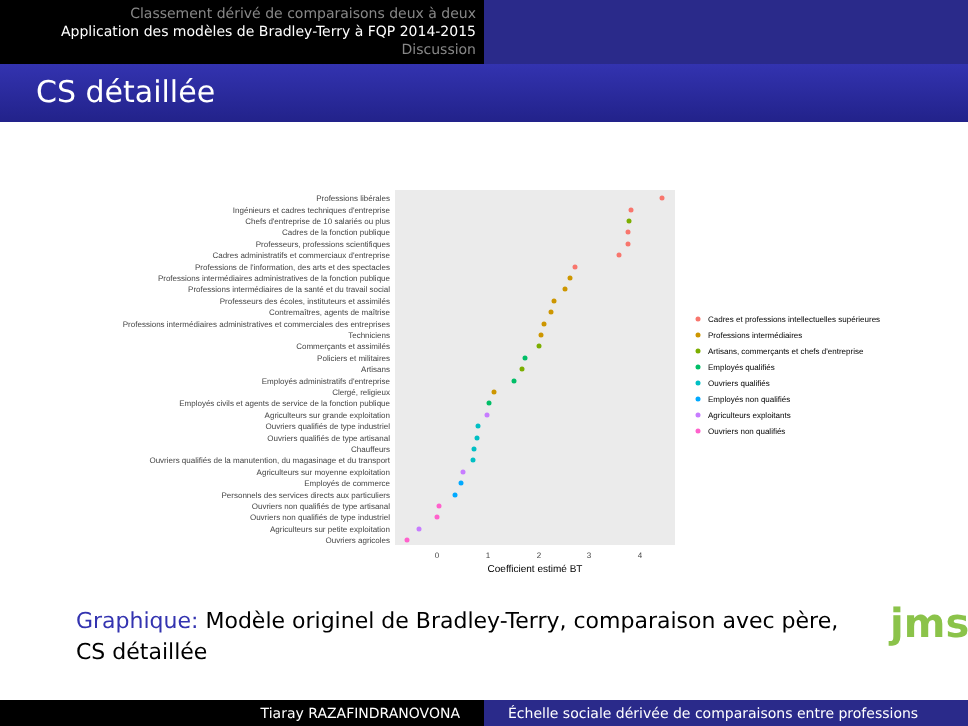Classement dérivé de comparaisons deux à deux
Application des modèles de Bradley-Terry à FQP 2014-2015
Discussion
CS détaillée
Professions libérales
Ingénieurs et cadres techniques d'entreprise
Chefs d'entreprise de 10 salariés ou plus
Cadres de la fonction publique
Professeurs, professions scientifiques
Cadres administratifs et commerciaux d'entreprise
Professions de l'information, des arts et des spectacles
Professions intermédiaires administratives de la fonction publique
Professions intermédiaires de la santé et du travail social
Professeurs des écoles, instituteurs et assimilés
Contremaîtres, agents de maîtrise
Professions intermédiaires administratives et commerciales des entreprises
Techniciens
Commerçants et assimilés
Policiers et militaires
Artisans
Employés administratifs d'entreprise
Clergé, religieux
Employés civils et agents de service de la fonction publique
Agriculteurs sur grande exploitation
Ouvriers qualifiés de type industriel
Ouvriers qualifiés de type artisanal
Chauffeurs
Ouvriers qualifiés de la manutention, du magasinage et du transport
Agriculteurs sur moyenne exploitation
Employés de commerce
Personnels des services directs aux particuliers
Ouvriers non qualifiés de type artisanal
Ouvriers non qualifiés de type industriel
Agriculteurs sur petite exploitation
Ouvriers agricoles
0
1
2
3
4
Coefficient estimé BT
Cadres et professions intellectuelles supérieures
Professions intermédiaires
Artisans, commerçants et chefs d'entreprise
Employés qualifiés
Ouvriers qualifiés
Employés non qualifiés
Agriculteurs exploitants
Ouvriers non qualifiés
Graphique: Modèle originel de Bradley-Terry, comparaison avec père, CS détaillée
jms
Tiaray RAZAFINDRANOVONA Échelle sociale dérivée de comparaisons entre professions